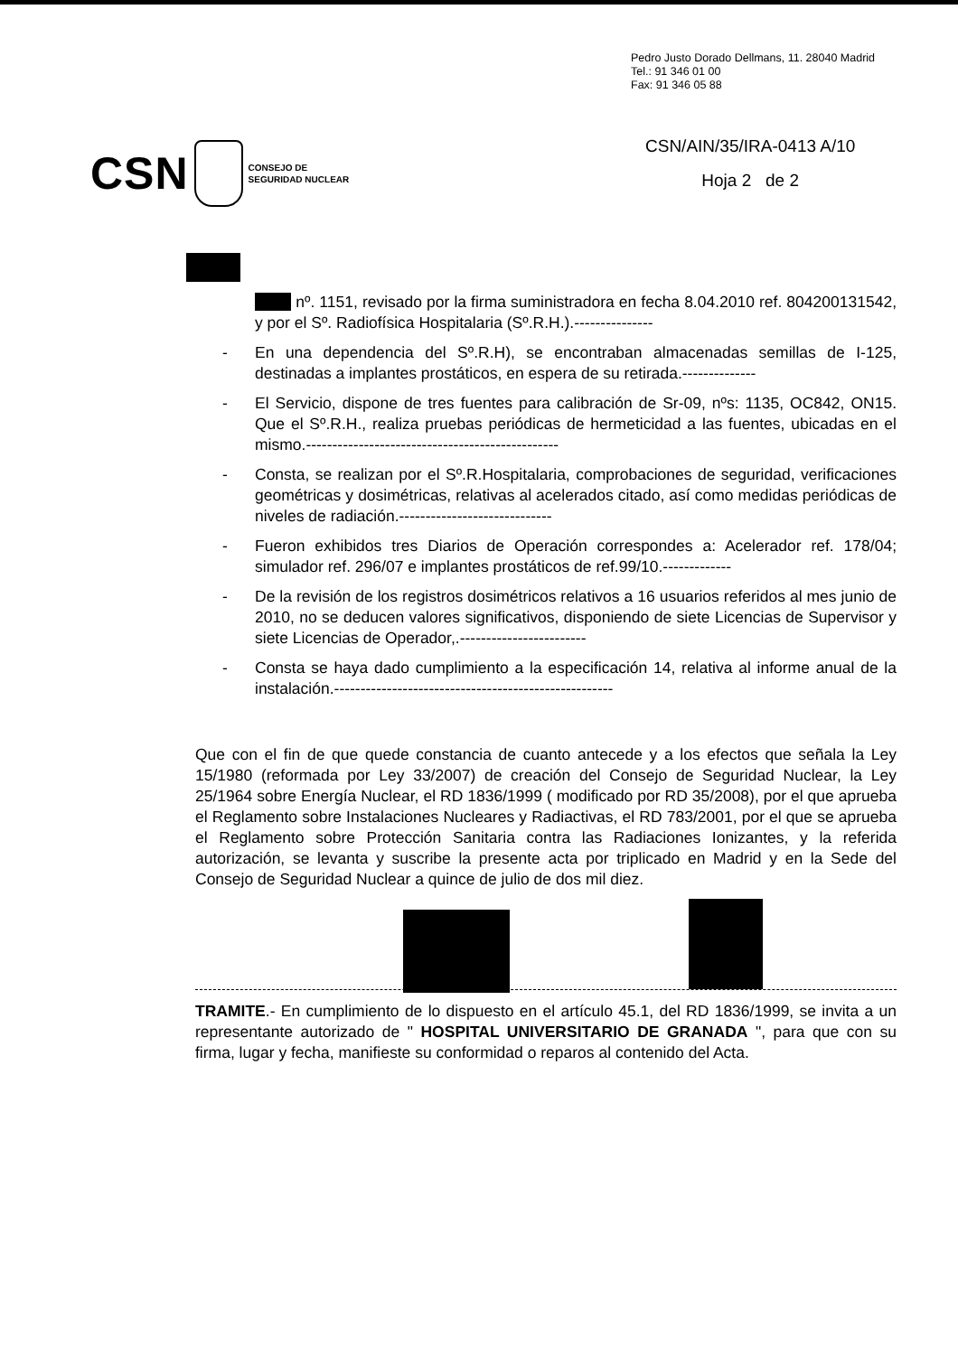Pedro Justo Dorado Dellmans, 11. 28040 Madrid
Tel.: 91 346 01 00
Fax: 91 346 05 88
CSN
CONSEJO DE
SEGURIDAD NUCLEAR
CSN/AIN/35/IRA-0413 A/10
Hoja 2 de 2
nº. 1151, revisado por la firma suministradora en fecha 8.04.2010 ref. 804200131542, y por el Sº. Radiofísica Hospitalaria (Sº.R.H.).---------------
- En una dependencia del Sº.R.H), se encontraban almacenadas semillas de I-125, destinadas a implantes prostáticos, en espera de su retirada.--------------
- El Servicio, dispone de tres fuentes para calibración de Sr-09, nºs: 1135, OC842, ON15. Que el Sº.R.H., realiza pruebas periódicas de hermeticidad a las fuentes, ubicadas en el mismo.------------------------------------------------
- Consta, se realizan por el Sº.R.Hospitalaria, comprobaciones de seguridad, verificaciones geométricas y dosimétricas, relativas al acelerados citado, así como medidas periódicas de niveles de radiación.-----------------------------
- Fueron exhibidos tres Diarios de Operación correspondes a: Acelerador ref. 178/04; simulador ref. 296/07 e implantes prostáticos de ref.99/10.-------------
- De la revisión de los registros dosimétricos relativos a 16 usuarios referidos al mes junio de 2010, no se deducen valores significativos, disponiendo de siete Licencias de Supervisor y siete Licencias de Operador,.------------------------
- Consta se haya dado cumplimiento a la especificación 14, relativa al informe anual de la instalación.-----------------------------------------------------
Que con el fin de que quede constancia de cuanto antecede y a los efectos que señala la Ley 15/1980 (reformada por Ley 33/2007) de creación del Consejo de Seguridad Nuclear, la Ley 25/1964 sobre Energía Nuclear, el RD 1836/1999 ( modificado por RD 35/2008), por el que aprueba el Reglamento sobre Instalaciones Nucleares y Radiactivas, el RD 783/2001, por el que se aprueba el Reglamento sobre Protección Sanitaria contra las Radiaciones Ionizantes, y la referida autorización, se levanta y suscribe la presente acta por triplicado en Madrid y en la Sede del Consejo de Seguridad Nuclear a quince de julio de dos mil diez.
TRAMITE.- En cumplimiento de lo dispuesto en el artículo 45.1, del RD 1836/1999, se invita a un representante autorizado de " HOSPITAL UNIVERSITARIO DE GRANADA ", para que con su firma, lugar y fecha, manifieste su conformidad o reparos al contenido del Acta.